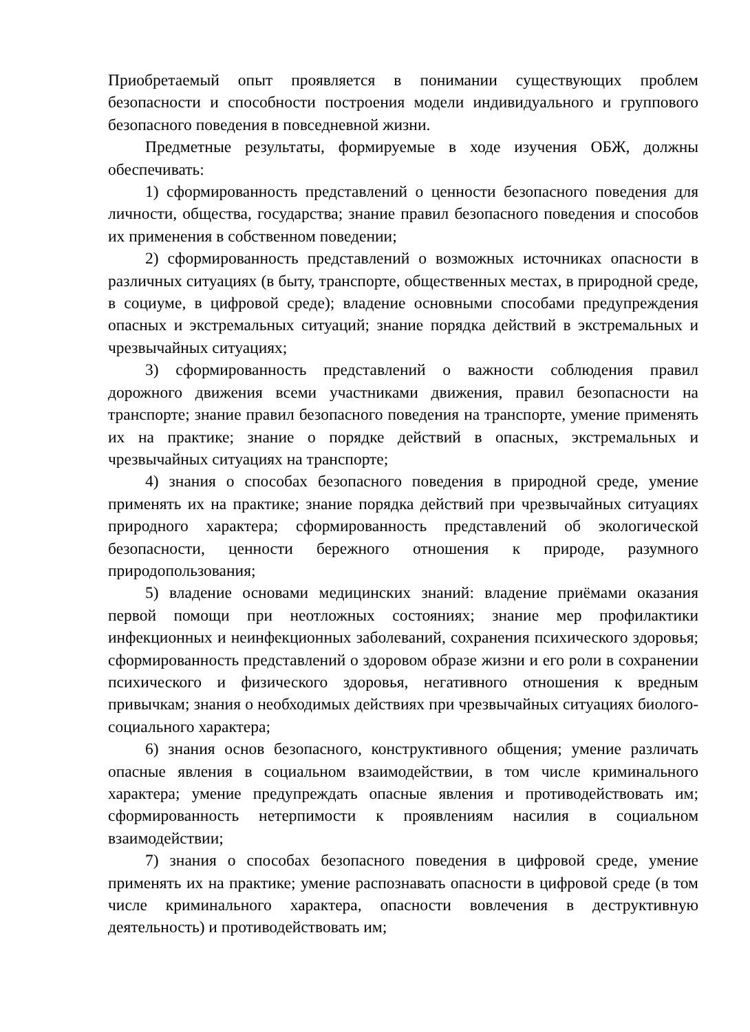Приобретаемый опыт проявляется в понимании существующих проблем безопасности и способности построения модели индивидуального и группового безопасного поведения в повседневной жизни.
Предметные результаты, формируемые в ходе изучения ОБЖ, должны обеспечивать:
1) сформированность представлений о ценности безопасного поведения для личности, общества, государства; знание правил безопасного поведения и способов их применения в собственном поведении;
2) сформированность представлений о возможных источниках опасности в различных ситуациях (в быту, транспорте, общественных местах, в природной среде, в социуме, в цифровой среде); владение основными способами предупреждения опасных и экстремальных ситуаций; знание порядка действий в экстремальных и чрезвычайных ситуациях;
3) сформированность представлений о важности соблюдения правил дорожного движения всеми участниками движения, правил безопасности на транспорте; знание правил безопасного поведения на транспорте, умение применять их на практике; знание о порядке действий в опасных, экстремальных и чрезвычайных ситуациях на транспорте;
4) знания о способах безопасного поведения в природной среде, умение применять их на практике; знание порядка действий при чрезвычайных ситуациях природного характера; сформированность представлений об экологической безопасности, ценности бережного отношения к природе, разумного природопользования;
5) владение основами медицинских знаний: владение приёмами оказания первой помощи при неотложных состояниях; знание мер профилактики инфекционных и неинфекционных заболеваний, сохранения психического здоровья; сформированность представлений о здоровом образе жизни и его роли в сохранении психического и физического здоровья, негативного отношения к вредным привычкам; знания о необходимых действиях при чрезвычайных ситуациях биолого-социального характера;
6) знания основ безопасного, конструктивного общения; умение различать опасные явления в социальном взаимодействии, в том числе криминального характера; умение предупреждать опасные явления и противодействовать им; сформированность нетерпимости к проявлениям насилия в социальном взаимодействии;
7) знания о способах безопасного поведения в цифровой среде, умение применять их на практике; умение распознавать опасности в цифровой среде (в том числе криминального характера, опасности вовлечения в деструктивную деятельность) и противодействовать им;